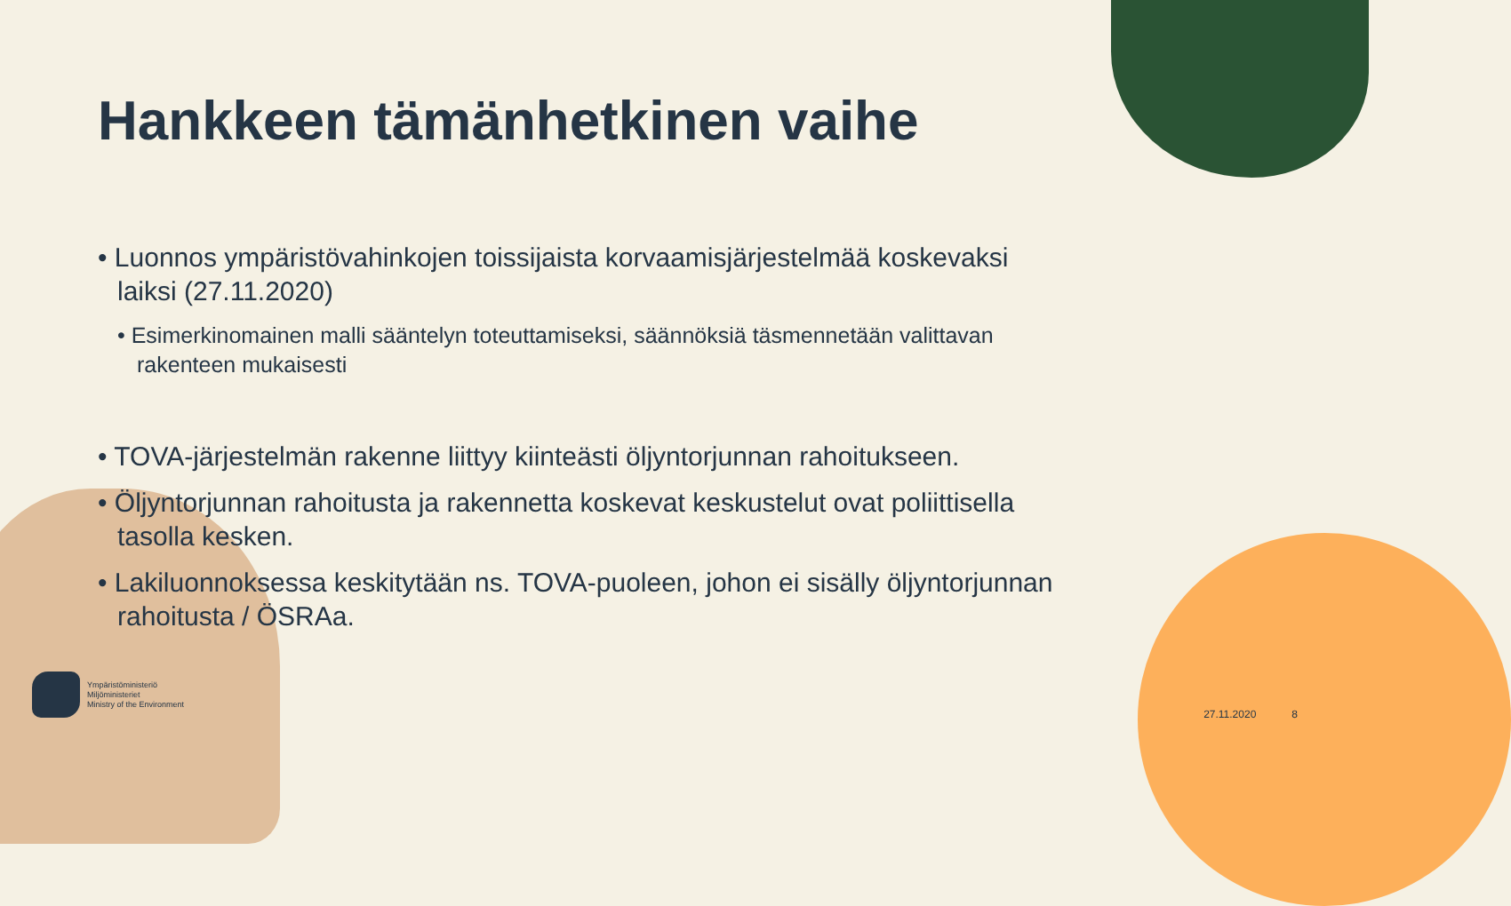Hankkeen tämänhetkinen vaihe
• Luonnos ympäristövahinkojen toissijaista korvaamisjärjestelmää koskevaksi laiksi (27.11.2020)
• Esimerkinomainen malli sääntelyn toteuttamiseksi, säännöksiä täsmennetään valittavan rakenteen mukaisesti
• TOVA-järjestelmän rakenne liittyy kiinteästi öljyntorjunnan rahoitukseen.
• Öljyntorjunnan rahoitusta ja rakennetta koskevat keskustelut ovat poliittisella tasolla kesken.
• Lakiluonnoksessa keskitytään ns. TOVA-puoleen, johon ei sisälly öljyntorjunnan rahoitusta / ÖSRAa.
Ympäristöministeriö
Miljöministeriet
Ministry of the Environment
27.11.2020 8